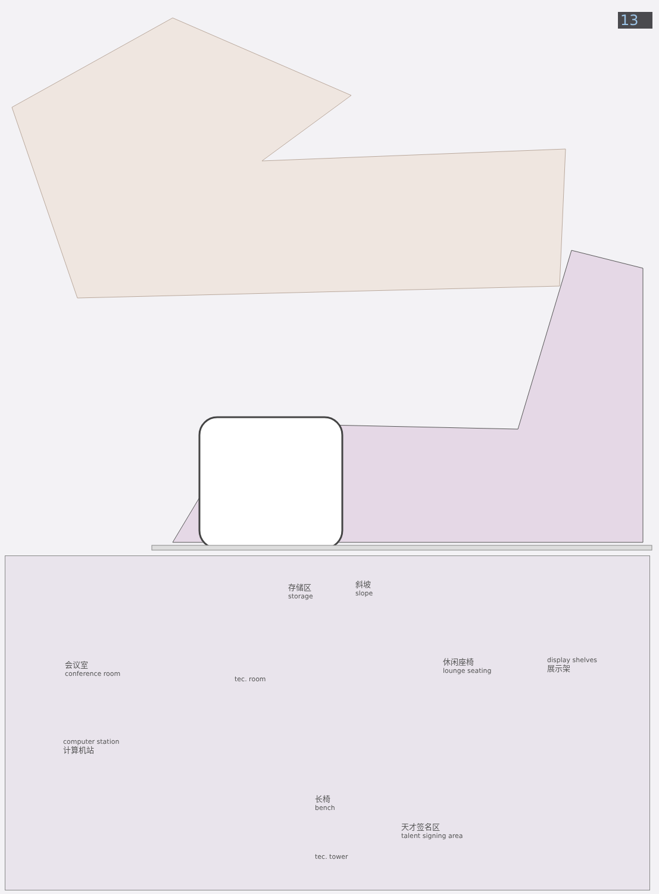13
存储区
storage
斜坡
slope
会议室
conference room
tec. room
休闲座椅
lounge seating
display shelves
展示架
computer station
计算机站
长椅
bench
天才签名区
talent signing area
tec. tower